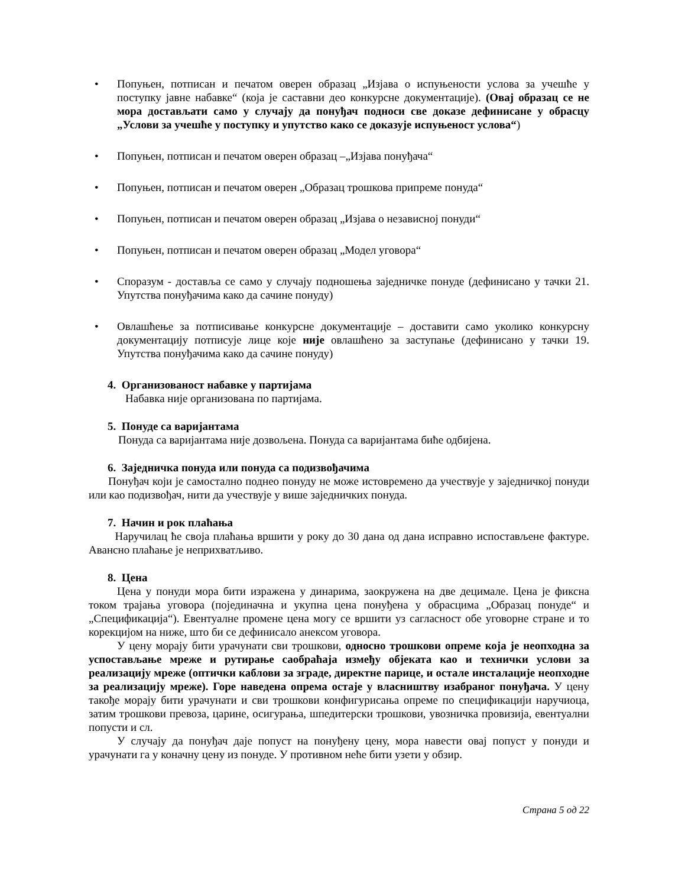• Попуњен, потписан и печатом оверен образац „Изјава о испуњености услова за учешће у поступку јавне набавке“ (која је саставни део конкурсне документације). (Овај образац се не мора достављати само у случају да понуђач подноси све доказе дефинисане у обрасцу „Услови за учешће у поступку и упутство како се доказује испуњеност услова“)
• Попуњен, потписан и печатом оверен образац –„Изјава понуђача“
• Попуњен, потписан и печатом оверен „Образац трошкова припреме понуда“
• Попуњен, потписан и печатом оверен образац „Изјава о независној понуди“
• Попуњен, потписан и печатом оверен образац „Модел уговора“
• Споразум - доставља се само у случају подношења заједничке понуде (дефинисано у тачки 21. Упутства понуђачима како да сачине понуду)
• Овлашћење за потписивање конкурсне документације – доставити само уколико конкурсну документацију потписује лице које није овлашћено за заступање (дефинисано у тачки 19. Упутства понуђачима како да сачине понуду)
4. Организованост набавке у партијама
Набавка није организована по партијама.
5. Понуде са варијантама
Понуда са варијантама није дозвољена. Понуда са варијантама биће одбијена.
6. Заједничка понуда или понуда са подизвођачима
Понуђач који је самостално поднео понуду не може истовремено да учествује у заједничкој понуди или као подизвођач, нити да учествује у више заједничких понуда.
7. Начин и рок плаћања
Наручилац ће своја плаћања вршити у року до 30 дана од дана исправно испостављене фактуре. Авансно плаћање је неприхватљиво.
8. Цена
Цена у понуди мора бити изражена у динарима, заокружена на две децимале. Цена је фиксна током трајања уговора (појединачна и укупна цена понуђена у обрасцима „Образац понуде“ и „Спецификација“). Евентуалне промене цена могу се вршити уз сагласност обе уговорне стране и то корекцијом на ниже, што би се дефинисало анексом уговора.
У цену морају бити урачунати сви трошкови, односно трошкови опреме која је неопходна за успостављање мреже и рутирање саобраћаја између објеката као и технички услови за реализацију мреже (оптички каблови за зграде, директне парице, и остале инсталације неопходне за реализацију мреже). Горе наведена опрема остаје у власништву изабраног понуђача. У цену такође морају бити урачунати и сви трошкови конфигурисања опреме по спецификацији наручиоца, затим трошкови превоза, царине, осигурања, шпедитерски трошкови, увозничка провизија, евентуални попусти и сл.
У случају да понуђач даје попуст на понуђену цену, мора навести овај попуст у понуди и урачунати га у коначну цену из понуде. У противном неће бити узети у обзир.
Страна 5 од 22